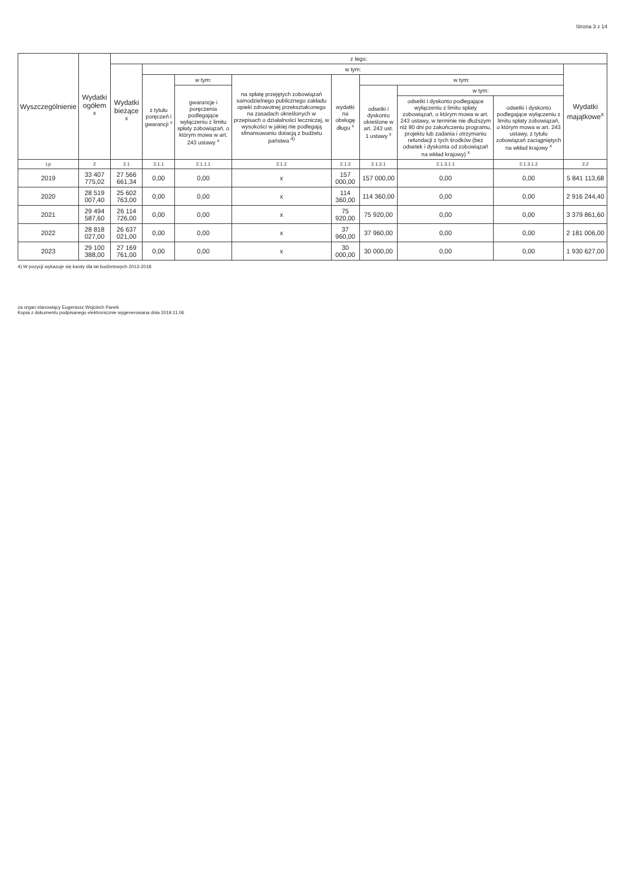Strona 3 z 14
| Wyszczególnienie | Wydatki ogółem <sup>x</sup> | z tego: | | | | | | | | |
| --- | --- | --- | --- | --- | --- | --- | --- | --- | --- | --- |
| | | Wydatki bieżące <sup>x</sup> | w tym: | | | | | | | Wydatki majątkowe<sup>x</sup> |
| | | | z tytułu poręczeń i gwarancji <sup>x</sup> | w tym: | na spłatę przejętych zobowiązań samodzielnego publicznego zakładu opieki zdrowotnej przekształconego na zasadach określonych w przepisach o działalności leczniczej, w wysokości w jakiej nie podlegają sfinansowaniu dotacją z budżetu państwa <sup>4)</sup> | wydatki na obsługę długu <sup>x</sup> | w tym: | | | |
| | | | | gwarancje i poręczenia podlegające wyłączeniu z limitu spłaty zobowiązań, o którym mowa w art. 243 ustawy <sup>x</sup> | | | odsetki i dyskonto określone w art. 243 ust. 1 ustawy <sup>x</sup> | w tym: | | |
| | | | | | | | | odsetki i dyskonto podlegające wyłączeniu z limitu spłaty zobowiązań, o którym mowa w art. 243 ustawy, w terminie nie dłuższym niż 90 dni po zakończeniu programu, projektu lub zadania i otrzymaniu refundacji z tych środków (bez odsetek i dyskonta od zobowiązań na wkład krajowy) <sup>x</sup> | odsetki i dyskonto podlegające wyłączeniu z limitu spłaty zobowiązań, o którym mowa w art. 243 ustawy, z tytułu zobowiązań zaciągniętych na wkład krajowy <sup>x</sup> | |
| Lp | 2 | 2.1 | 2.1.1 | 2.1.1.1 | 2.1.2 | 2.1.3 | 2.1.3.1 | 2.1.3.1.1 | 2.1.3.1.2 | 2.2 |
| 2019 | 33 407 775,02 | 27 566 661,34 | 0,00 | 0,00 | x | 157 000,00 | 157 000,00 | 0,00 | 0,00 | 5 841 113,68 |
| 2020 | 28 519 007,40 | 25 602 763,00 | 0,00 | 0,00 | x | 114 360,00 | 114 360,00 | 0,00 | 0,00 | 2 916 244,40 |
| 2021 | 29 494 587,60 | 26 114 726,00 | 0,00 | 0,00 | x | 75 920,00 | 75 920,00 | 0,00 | 0,00 | 3 379 861,60 |
| 2022 | 28 818 027,00 | 26 637 021,00 | 0,00 | 0,00 | x | 37 960,00 | 37 960,00 | 0,00 | 0,00 | 2 181 006,00 |
| 2023 | 29 100 388,00 | 27 169 761,00 | 0,00 | 0,00 | x | 30 000,00 | 30 000,00 | 0,00 | 0,00 | 1 930 627,00 |
4) W pozycji wykazuje się kwoty dla lat budżetowych 2013-2018.
za organ stanowiący Eugeniusz Wojciech Panek
Kopia z dokumentu podpisanego elektronicznie wygenerowana dnia 2019.11.06